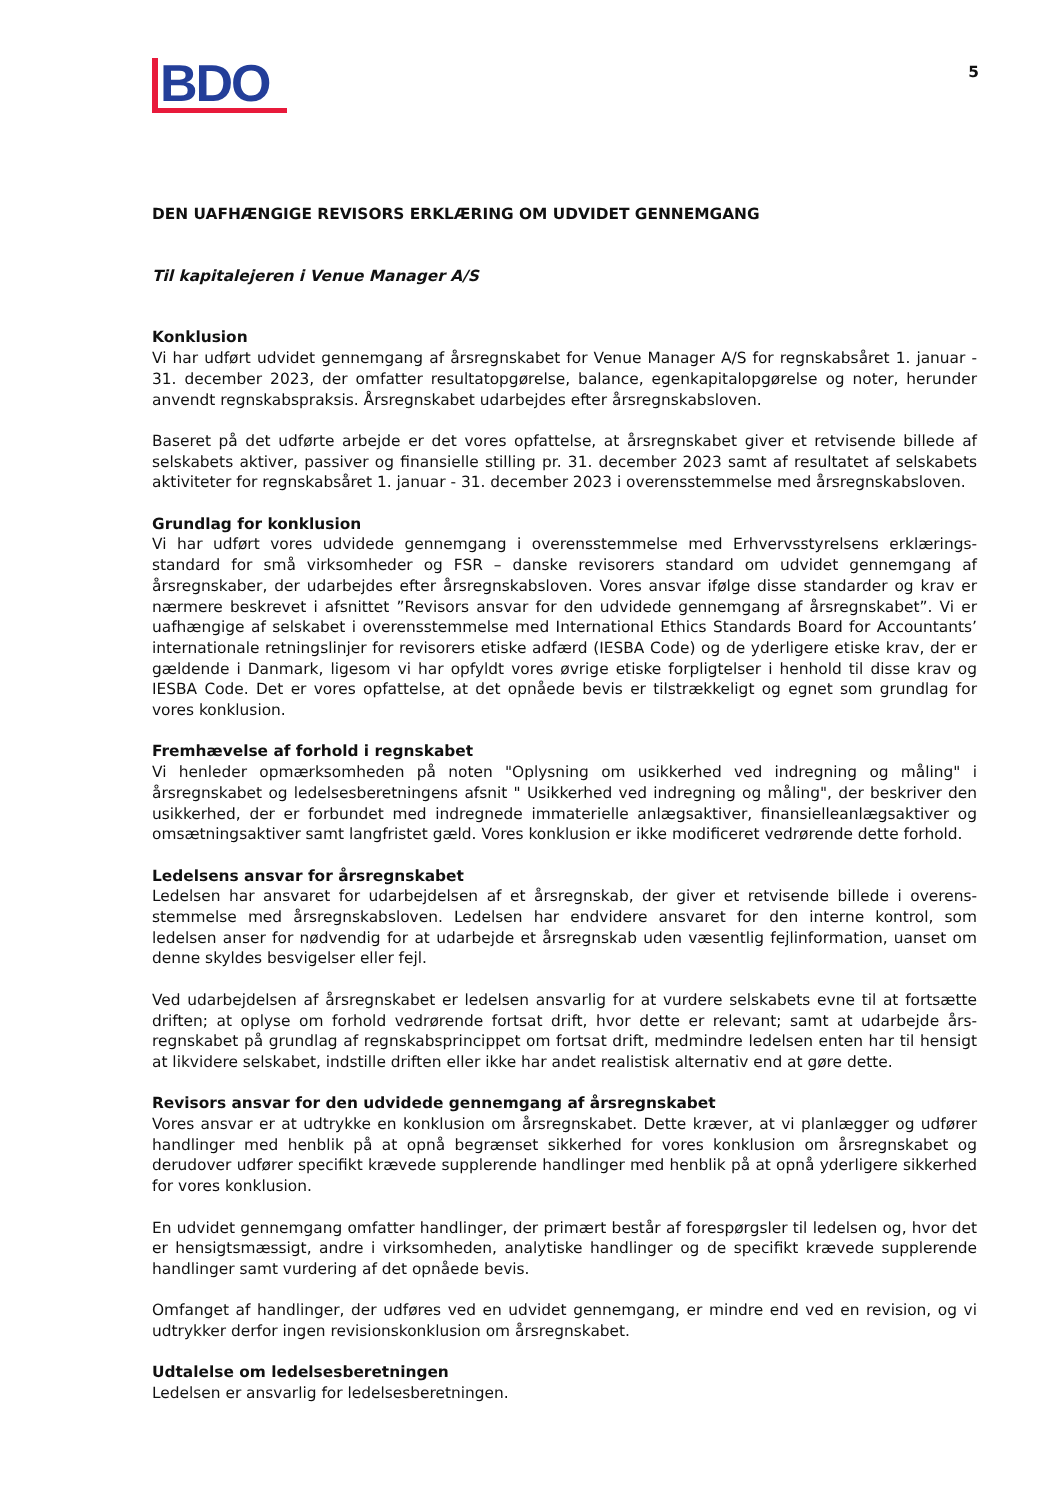BDO
5
DEN UAFHÆNGIGE REVISORS ERKLÆRING OM UDVIDET GENNEMGANG
Til kapitalejeren i Venue Manager A/S
Konklusion
Vi har udført udvidet gennemgang af årsregnskabet for Venue Manager A/S for regnskabsåret 1. januar - 31. december 2023, der omfatter resultatopgørelse, balance, egenkapitalopgørelse og noter, herunder anvendt regnskabspraksis. Årsregnskabet udarbejdes efter årsregnskabsloven.
Baseret på det udførte arbejde er det vores opfattelse, at årsregnskabet giver et retvisende billede af selskabets aktiver, passiver og finansielle stilling pr. 31. december 2023 samt af resultatet af selskabets aktiviteter for regnskabsåret 1. januar - 31. december 2023 i overensstemmelse med årsregnskabsloven.
Grundlag for konklusion
Vi har udført vores udvidede gennemgang i overensstemmelse med Erhvervsstyrelsens erklærings­standard for små virksomheder og FSR – danske revisorers standard om udvidet gennemgang af årsregnskaber, der udarbejdes efter årsregnskabsloven. Vores ansvar ifølge disse standarder og krav er nærmere beskrevet i afsnittet ”Revisors ansvar for den udvidede gennemgang af årsregnskabet”. Vi er uafhængige af selskabet i overensstemmelse med International Ethics Standards Board for Accountants’ internationale retningslinjer for revisorers etiske adfærd (IESBA Code) og de yderligere etiske krav, der er gældende i Danmark, ligesom vi har opfyldt vores øvrige etiske forpligtelser i henhold til disse krav og IESBA Code. Det er vores opfattelse, at det opnåede bevis er tilstrækkeligt og egnet som grundlag for vores konklusion.
Fremhævelse af forhold i regnskabet
Vi henleder opmærksomheden på noten "Oplysning om usikkerhed ved indregning og måling" i årsregnskabet og ledelsesberetningens afsnit " Usikkerhed ved indregning og måling", der beskriver den usikkerhed, der er forbundet med indregnede immaterielle anlægsaktiver, finansielleanlægsaktiver og omsætningsaktiver samt langfristet gæld. Vores konklusion er ikke modificeret vedrørende dette forhold.
Ledelsens ansvar for årsregnskabet
Ledelsen har ansvaret for udarbejdelsen af et årsregnskab, der giver et retvisende billede i overens­stemmelse med årsregnskabsloven. Ledelsen har endvidere ansvaret for den interne kontrol, som ledelsen anser for nødvendig for at udarbejde et årsregnskab uden væsentlig fejlinformation, uanset om denne skyldes besvigelser eller fejl.
Ved udarbejdelsen af årsregnskabet er ledelsen ansvarlig for at vurdere selskabets evne til at fortsætte driften; at oplyse om forhold vedrørende fortsat drift, hvor dette er relevant; samt at udarbejde års­regnskabet på grundlag af regnskabsprincippet om fortsat drift, medmindre ledelsen enten har til hensigt at likvidere selskabet, indstille driften eller ikke har andet realistisk alternativ end at gøre dette.
Revisors ansvar for den udvidede gennemgang af årsregnskabet
Vores ansvar er at udtrykke en konklusion om årsregnskabet. Dette kræver, at vi planlægger og udfører handlinger med henblik på at opnå begrænset sikkerhed for vores konklusion om årsregnskabet og derudover udfører specifikt krævede supplerende handlinger med henblik på at opnå yderligere sikkerhed for vores konklusion.
En udvidet gennemgang omfatter handlinger, der primært består af forespørgsler til ledelsen og, hvor det er hensigtsmæssigt, andre i virksomheden, analytiske handlinger og de specifikt krævede supplerende handlinger samt vurdering af det opnåede bevis.
Omfanget af handlinger, der udføres ved en udvidet gennemgang, er mindre end ved en revision, og vi udtrykker derfor ingen revisionskonklusion om årsregnskabet.
Udtalelse om ledelsesberetningen
Ledelsen er ansvarlig for ledelsesberetningen.